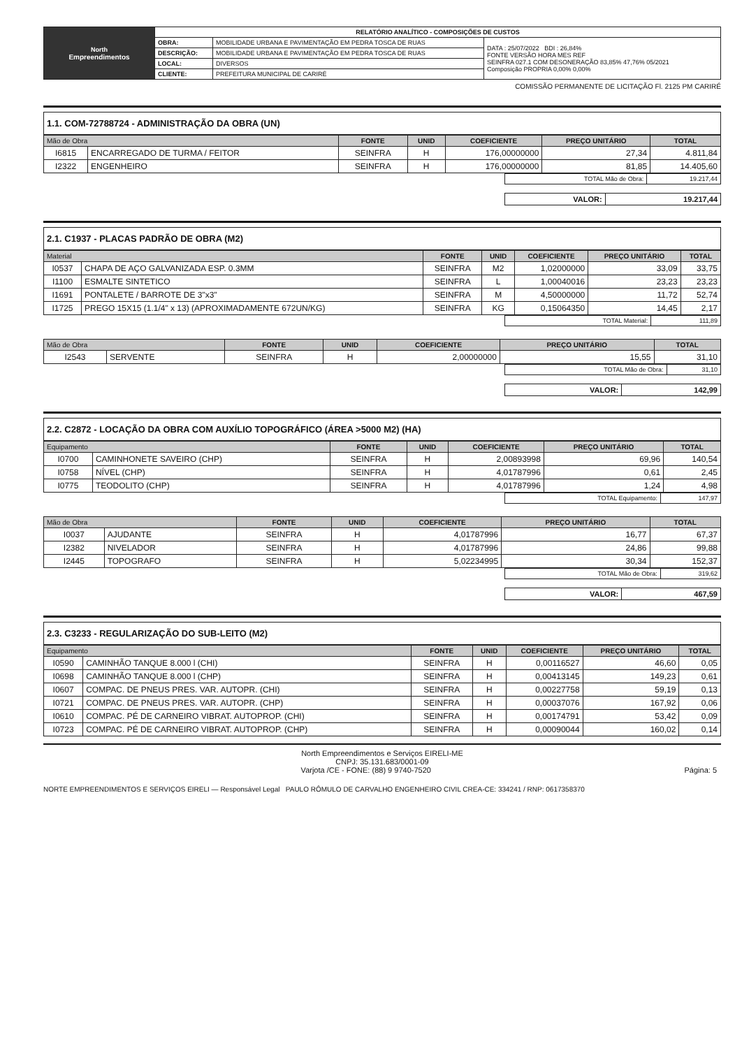| North Empreendimentos | RELATÓRIO ANALÍTICO - COMPOSIÇÕES DE CUSTOS | | |
| | OBRA: | MOBILIDADE URBANA E PAVIMENTAÇÃO EM PEDRA TOSCA DE RUAS | DATA : 25/07/2022 BDI : 26,84% FONTE VERSÃO HORA MES REF SEINFRA 027.1 COM DESONERAÇÃO 83,85% 47,76% 05/2021 Composição PROPRIA 0,00% 0,00% |
| | DESCRIÇÃO: | MOBILIDADE URBANA E PAVIMENTAÇÃO EM PEDRA TOSCA DE RUAS | |
| | LOCAL: | DIVERSOS | |
| | CLIENTE: | PREFEITURA MUNICIPAL DE CARIRÉ | |
COMISSÃO PERMANENTE DE LICITAÇÃO Fl. 2125 PM CARIRÉ
1.1. COM-72788724 - ADMINISTRAÇÃO DA OBRA (UN)
| Mão de Obra | | FONTE | UNID | COEFICIENTE | PREÇO UNITÁRIO | TOTAL |
| --- | --- | --- | --- | --- | --- | --- |
| I6815 | ENCARREGADO DE TURMA / FEITOR | SEINFRA | H | 176,00000000 | 27,34 | 4.811,84 |
| I2322 | ENGENHEIRO | SEINFRA | H | 176,00000000 | 81,85 | 14.405,60 |
| TOTAL Mão de Obra: | 19.217,44 |
| VALOR: | 19.217,44 |
2.1. C1937 - PLACAS PADRÃO DE OBRA (M2)
| Material | | FONTE | UNID | COEFICIENTE | PREÇO UNITÁRIO | TOTAL |
| --- | --- | --- | --- | --- | --- | --- |
| I0537 | CHAPA DE AÇO GALVANIZADA ESP. 0.3MM | SEINFRA | M2 | 1,02000000 | 33,09 | 33,75 |
| I1100 | ESMALTE SINTETICO | SEINFRA | L | 1,00040016 | 23,23 | 23,23 |
| I1691 | PONTALETE / BARROTE DE 3"x3" | SEINFRA | M | 4,50000000 | 11,72 | 52,74 |
| I1725 | PREGO 15X15 (1.1/4" x 13) (APROXIMADAMENTE 672UN/KG) | SEINFRA | KG | 0,15064350 | 14,45 | 2,17 |
| TOTAL Material: | 111,89 |
| Mão de Obra | | FONTE | UNID | COEFICIENTE | PREÇO UNITÁRIO | TOTAL |
| --- | --- | --- | --- | --- | --- | --- |
| I2543 | SERVENTE | SEINFRA | H | 2,00000000 | 15,55 | 31,10 |
| TOTAL Mão de Obra: | 31,10 |
| VALOR: | 142,99 |
2.2. C2872 - LOCAÇÃO DA OBRA COM AUXÍLIO TOPOGRÁFICO (ÁREA >5000 M2) (HA)
| Equipamento | | FONTE | UNID | COEFICIENTE | PREÇO UNITÁRIO | TOTAL |
| --- | --- | --- | --- | --- | --- | --- |
| I0700 | CAMINHONETE SAVEIRO (CHP) | SEINFRA | H | 2,00893998 | 69,96 | 140,54 |
| I0758 | NÍVEL (CHP) | SEINFRA | H | 4,01787996 | 0,61 | 2,45 |
| I0775 | TEODOLITO (CHP) | SEINFRA | H | 4,01787996 | 1,24 | 4,98 |
| TOTAL Equipamento: | 147,97 |
| Mão de Obra | | FONTE | UNID | COEFICIENTE | PREÇO UNITÁRIO | TOTAL |
| --- | --- | --- | --- | --- | --- | --- |
| I0037 | AJUDANTE | SEINFRA | H | 4,01787996 | 16,77 | 67,37 |
| I2382 | NIVELADOR | SEINFRA | H | 4,01787996 | 24,86 | 99,88 |
| I2445 | TOPOGRAFO | SEINFRA | H | 5,02234995 | 30,34 | 152,37 |
| TOTAL Mão de Obra: | 319,62 |
| VALOR: | 467,59 |
2.3. C3233 - REGULARIZAÇÃO DO SUB-LEITO (M2)
| Equipamento | | FONTE | UNID | COEFICIENTE | PREÇO UNITÁRIO | TOTAL |
| --- | --- | --- | --- | --- | --- | --- |
| I0590 | CAMINHÃO TANQUE 8.000 l (CHI) | SEINFRA | H | 0,00116527 | 46,60 | 0,05 |
| I0698 | CAMINHÃO TANQUE 8.000 l (CHP) | SEINFRA | H | 0,00413145 | 149,23 | 0,61 |
| I0607 | COMPAC. DE PNEUS PRES. VAR. AUTOPR. (CHI) | SEINFRA | H | 0,00227758 | 59,19 | 0,13 |
| I0721 | COMPAC. DE PNEUS PRES. VAR. AUTOPR. (CHP) | SEINFRA | H | 0,00037076 | 167,92 | 0,06 |
| I0610 | COMPAC. PÉ DE CARNEIRO VIBRAT. AUTOPROP. (CHI) | SEINFRA | H | 0,00174791 | 53,42 | 0,09 |
| I0723 | COMPAC. PÉ DE CARNEIRO VIBRAT. AUTOPROP. (CHP) | SEINFRA | H | 0,00090044 | 160,02 | 0,14 |
North Empreendimentos e Serviços EIRELI-ME
CNPJ: 35.131.683/0001-09
Varjota /CE - FONE: (88) 9 9740-7520 Página: 5
NORTE EMPREENDIMENTOS E SERVIÇOS EIRELI — Responsável Legal PAULO RÔMULO DE CARVALHO ENGENHEIRO CIVIL CREA-CE: 334241 / RNP: 0617358370